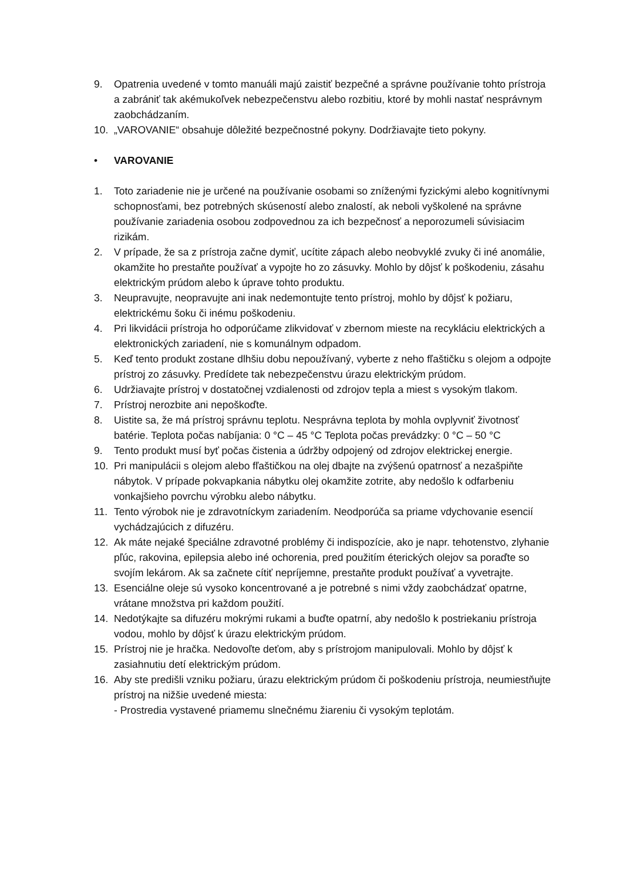9. Opatrenia uvedené v tomto manuáli majú zaistiť bezpečné a správne používanie tohto prístroja a zabrániť tak akémukoľvek nebezpečenstvu alebo rozbitiu, ktoré by mohli nastať nesprávnym zaobchádzaním.
10. „VAROVANIE“ obsahuje dôležité bezpečnostné pokyny. Dodržiavajte tieto pokyny.
• VAROVANIE
1. Toto zariadenie nie je určené na používanie osobami so zníženými fyzickými alebo kognitívnymi schopnosťami, bez potrebných skúseností alebo znalostí, ak neboli vyškolené na správne používanie zariadenia osobou zodpovednou za ich bezpečnosť a neporozumeli súvisiacim rizikám.
2. V prípade, že sa z prístroja začne dymiť, ucítite zápach alebo neobvyklé zvuky či iné anomálie, okamžite ho prestaňte používať a vypojte ho zo zásuvky. Mohlo by dôjsť k poškodeniu, zásahu elektrickým prúdom alebo k úprave tohto produktu.
3. Neupravujte, neopravujte ani inak nedemontujte tento prístroj, mohlo by dôjsť k požiaru, elektrickému šoku či inému poškodeniu.
4. Pri likvidácii prístroja ho odporúčame zlikvidovať v zbernom mieste na recykláciu elektrických a elektronických zariadení, nie s komunálnym odpadom.
5. Keď tento produkt zostane dlhšiu dobu nepoužívaný, vyberte z neho fľaštičku s olejom a odpojte prístroj zo zásuvky. Predídete tak nebezpečenstvu úrazu elektrickým prúdom.
6. Udržiavajte prístroj v dostatočnej vzdialenosti od zdrojov tepla a miest s vysokým tlakom.
7. Prístroj nerozbite ani nepoškoďte.
8. Uistite sa, že má prístroj správnu teplotu. Nesprávna teplota by mohla ovplyvniť životnosť batérie. Teplota počas nabíjania: 0 °C – 45 °C Teplota počas prevádzky: 0 °C – 50 °C
9. Tento produkt musí byť počas čistenia a údržby odpojený od zdrojov elektrickej energie.
10. Pri manipulácii s olejom alebo fľaštičkou na olej dbajte na zvýšenú opatrnosť a nezašpiňte nábytok. V prípade pokvapkania nábytku olej okamžite zotrite, aby nedošlo k odfarbeniu vonkajšieho povrchu výrobku alebo nábytku.
11. Tento výrobok nie je zdravotníckym zariadením. Neodporúča sa priame vdychovanie esencií vychádzajúcich z difuzéru.
12. Ak máte nejaké špeciálne zdravotné problémy či indispozície, ako je napr. tehotenstvo, zlyhanie pľúc, rakovina, epilepsia alebo iné ochorenia, pred použitím éterických olejov sa poraďte so svojím lekárom. Ak sa začnete cítiť nepríjemne, prestaňte produkt používať a vyvetrajte.
13. Esenciálne oleje sú vysoko koncentrované a je potrebné s nimi vždy zaobchádzať opatrne, vrátane množstva pri každom použití.
14. Nedotýkajte sa difuzéru mokrými rukami a buďte opatrní, aby nedošlo k postriekaniu prístroja vodou, mohlo by dôjsť k úrazu elektrickým prúdom.
15. Prístroj nie je hračka. Nedovoľte deťom, aby s prístrojom manipulovali. Mohlo by dôjsť k zasiahnutiu detí elektrickým prúdom.
16. Aby ste predišli vzniku požiaru, úrazu elektrickým prúdom či poškodeniu prístroja, neumiestňujte prístroj na nižšie uvedené miesta:
- Prostredia vystavené priamemu slnečnému žiareniu či vysokým teplotám.